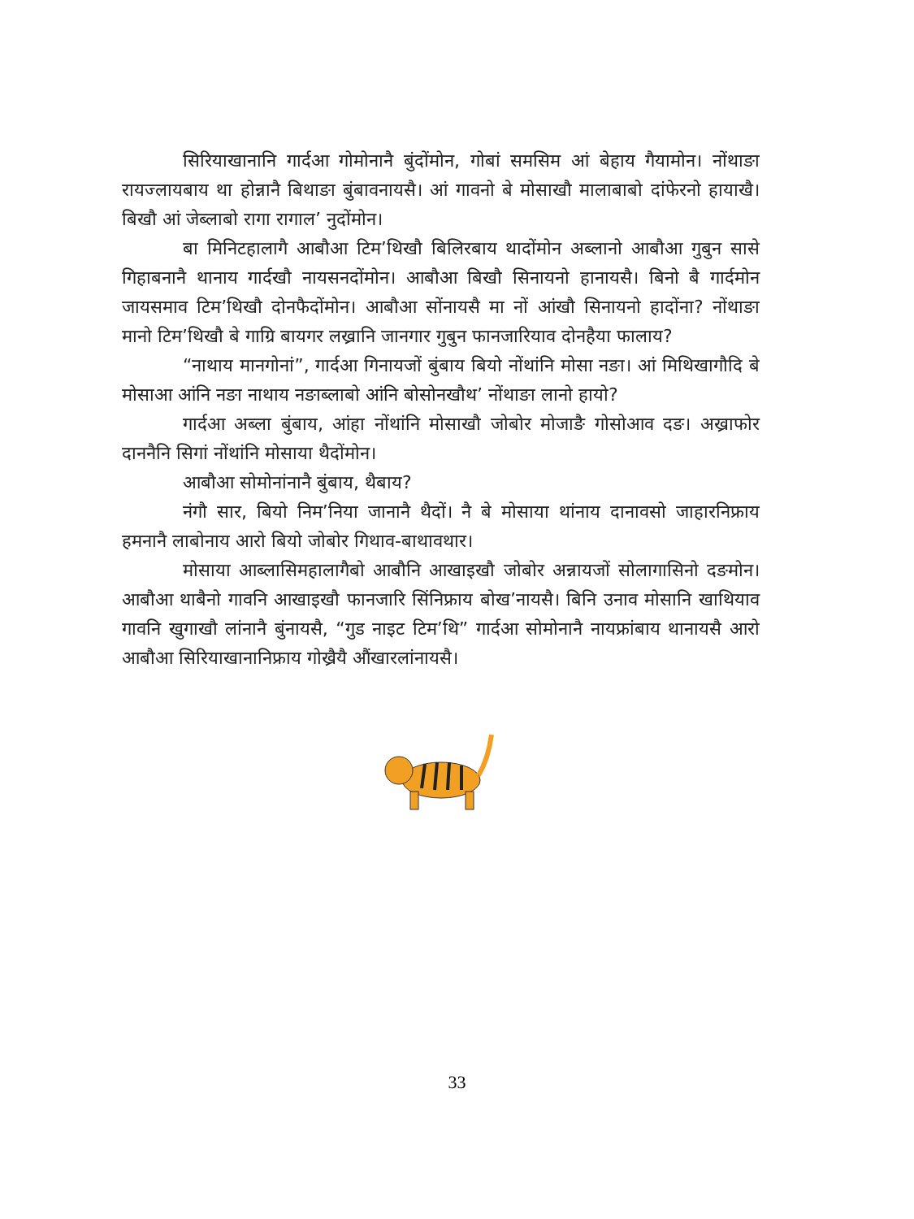सिरियाखानानि गार्दआ गोमोनानै बुंदोंमोन, गोबां समसिम आं बेहाय गैयामोन। नोंथाङा रायज्लायबाय था होन्नानै बिथाङा बुंबावनायसै। आं गावनो बे मोसाखौ मालाबाबो दांफेरनो हायाखै। बिखौ आं जेब्लाबो रागा रागाल’ नुदोंमोन।
बा मिनिटहालागै आबौआ टिम’थिखौ बिलिरबाय थादोंमोन अब्लानो आबौआ गुबुन सासे गिहाबनानै थानाय गार्दखौ नायसनदोंमोन। आबौआ बिखौ सिनायनो हानायसै। बिनो बै गार्दमोन जायसमाव टिम’थिखौ दोनफैदोंमोन। आबौआ सोंनायसै मा नों आंखौ सिनायनो हादोंना? नोंथाङा मानो टिम’थिखौ बे गाग्रि बायगर लख्रानि जानगार गुबुन फानजारियाव दोनहैया फालाय?
“नाथाय मानगोनां”, गार्दआ गिनायजों बुंबाय बियो नोंथांनि मोसा नङा। आं मिथिखागौदि बे मोसाआ आंनि नङा नाथाय नङाब्लाबो आंनि बोसोनखौथ’ नोंथाङा लानो हायो?
गार्दआ अब्ला बुंबाय, आंहा नोंथांनि मोसाखौ जोबोर मोजाङै गोसोआव दङ। अख्राफोर दाननैनि सिगां नोंथांनि मोसाया थैदोंमोन।
आबौआ सोमोनांनानै बुंबाय, थैबाय?
नंगौ सार, बियो निम’निया जानानै थैदों। नै बे मोसाया थांनाय दानावसो जाहारनिफ्राय हमनानै लाबोनाय आरो बियो जोबोर गिथाव-बाथावथार।
मोसाया आब्लासिमहालागैबो आबौनि आखाइखौ जोबोर अन्नायजों सोलागासिनो दङमोन। आबौआ थाबैनो गावनि आखाइखौ फानजारि सिंनिफ्राय बोख’नायसै। बिनि उनाव मोसानि खाथियाव गावनि खुगाखौ लांनानै बुंनायसै, “गुड नाइट टिम’थि” गार्दआ सोमोनानै नायफ्रांबाय थानायसै आरो आबौआ सिरियाखानानिफ्राय गोख्रैयै औंखारलांनायसै।
33